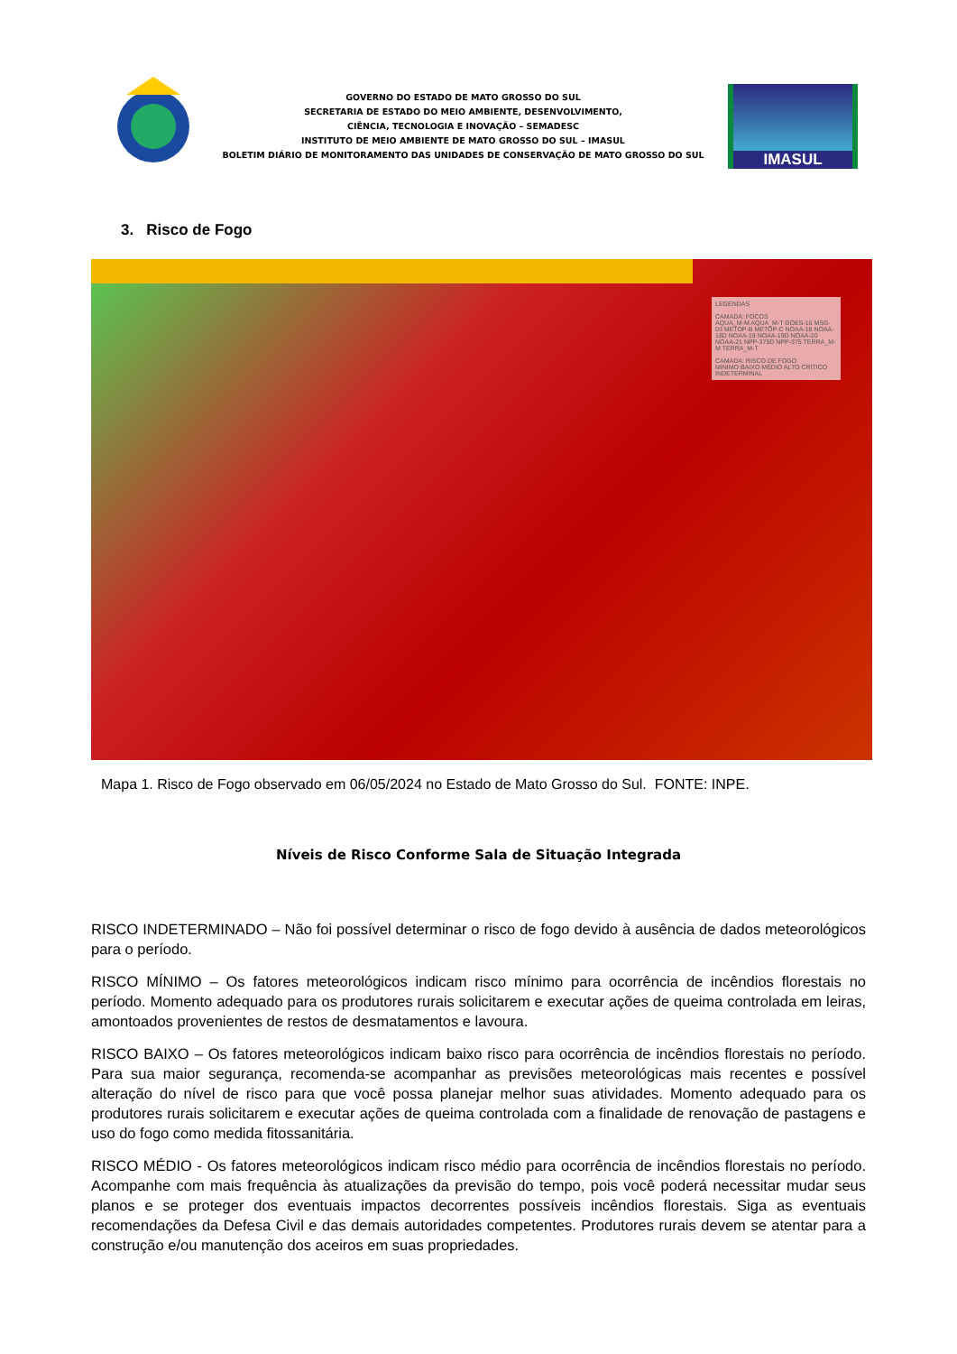GOVERNO DO ESTADO DE MATO GROSSO DO SUL
SECRETARIA DE ESTADO DO MEIO AMBIENTE, DESENVOLVIMENTO,
CIÊNCIA, TECNOLOGIA E INOVAÇÃO – SEMADESC
INSTITUTO DE MEIO AMBIENTE DE MATO GROSSO DO SUL – IMASUL
BOLETIM DIÁRIO DE MONITORAMENTO DAS UNIDADES DE CONSERVAÇÃO DE MATO GROSSO DO SUL
IMASUL
3. Risco de Fogo
LEGENDAS
CAMADA: FOCOS
AQUA_M-M AQUA_M-T GOES-16 MSG-03 METOP-B METOP-C NOAA-18 NOAA-18D NOAA-19 NOAA-19D NOAA-20 NOAA-21 NPP-375D NPP-375 TERRA_M-M TERRA_M-T
CAMADA: RISCO DE FOGO
MÍNIMO BAIXO MÉDIO ALTO CRÍTICO INDETERMINAL
Mapa 1. Risco de Fogo observado em 06/05/2024 no Estado de Mato Grosso do Sul. FONTE: INPE.
Níveis de Risco Conforme Sala de Situação Integrada
RISCO INDETERMINADO – Não foi possível determinar o risco de fogo devido à ausência de dados meteorológicos para o período.
RISCO MÍNIMO – Os fatores meteorológicos indicam risco mínimo para ocorrência de incêndios florestais no período. Momento adequado para os produtores rurais solicitarem e executar ações de queima controlada em leiras, amontoados provenientes de restos de desmatamentos e lavoura.
RISCO BAIXO – Os fatores meteorológicos indicam baixo risco para ocorrência de incêndios florestais no período. Para sua maior segurança, recomenda-se acompanhar as previsões meteorológicas mais recentes e possível alteração do nível de risco para que você possa planejar melhor suas atividades. Momento adequado para os produtores rurais solicitarem e executar ações de queima controlada com a finalidade de renovação de pastagens e uso do fogo como medida fitossanitária.
RISCO MÉDIO - Os fatores meteorológicos indicam risco médio para ocorrência de incêndios florestais no período. Acompanhe com mais frequência às atualizações da previsão do tempo, pois você poderá necessitar mudar seus planos e se proteger dos eventuais impactos decorrentes possíveis incêndios florestais. Siga as eventuais recomendações da Defesa Civil e das demais autoridades competentes. Produtores rurais devem se atentar para a construção e/ou manutenção dos aceiros em suas propriedades.